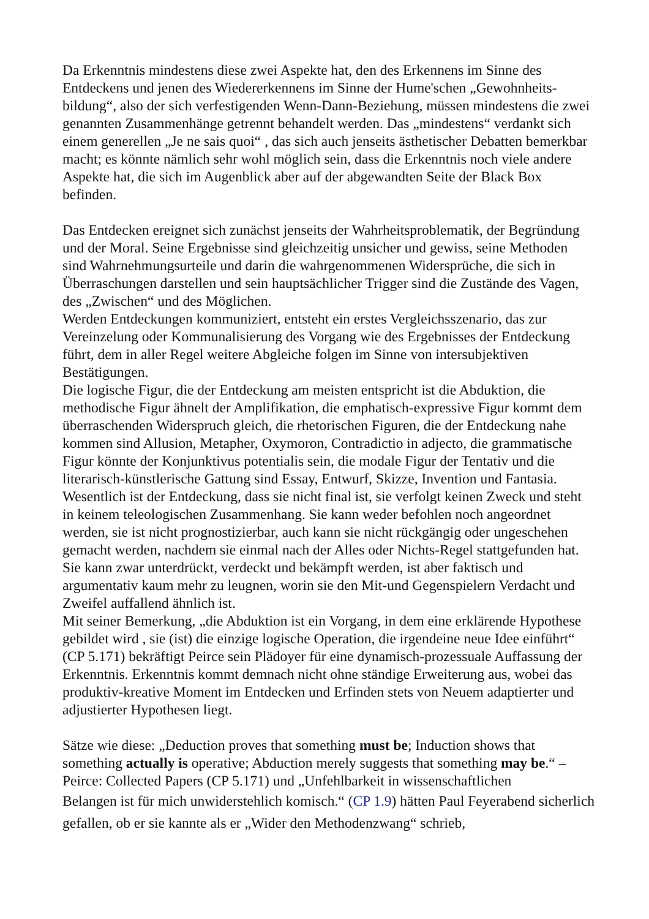Da Erkenntnis mindestens diese zwei Aspekte hat, den des Erkennens im Sinne des Entdeckens und jenen des Wiedererkennens im Sinne der Hume'schen „Gewohnheits-bildung“, also der sich verfestigenden Wenn-Dann-Beziehung, müssen mindestens die zwei genannten Zusammenhänge getrennt behandelt werden. Das „mindestens“ verdankt sich einem generellen „Je ne sais quoi“ , das sich auch jenseits ästhetischer Debatten bemerkbar macht; es könnte nämlich sehr wohl möglich sein, dass die Erkenntnis noch viele andere Aspekte hat, die sich im Augenblick aber auf der abgewandten Seite der Black Box befinden.
Das Entdecken ereignet sich zunächst jenseits der Wahrheitsproblematik, der Begründung und der Moral. Seine Ergebnisse sind gleichzeitig unsicher und gewiss, seine Methoden sind Wahrnehmungsurteile und darin die wahrgenommenen Widersprüche, die sich in Überraschungen darstellen und sein hauptsächlicher Trigger sind die Zustände des Vagen, des „Zwischen“ und des Möglichen.
Werden Entdeckungen kommuniziert, entsteht ein erstes Vergleichsszenario, das zur Vereinzelung oder Kommunalisierung des Vorgang wie des Ergebnisses der Entdeckung führt, dem in aller Regel weitere Abgleiche folgen im Sinne von intersubjektiven Bestätigungen.
Die logische Figur, die der Entdeckung am meisten entspricht ist die Abduktion, die methodische Figur ähnelt der Amplifikation, die emphatisch-expressive Figur kommt dem überraschenden Widerspruch gleich, die rhetorischen Figuren, die der Entdeckung nahe kommen sind Allusion, Metapher, Oxymoron, Contradictio in adjecto, die grammatische Figur könnte der Konjunktivus potentialis sein, die modale Figur der Tentativ und die literarisch-künstlerische Gattung sind Essay, Entwurf, Skizze, Invention und Fantasia.
Wesentlich ist der Entdeckung, dass sie nicht final ist, sie verfolgt keinen Zweck und steht in keinem teleologischen Zusammenhang. Sie kann weder befohlen noch angeordnet werden, sie ist nicht prognostizierbar, auch kann sie nicht rückgängig oder ungeschehen gemacht werden, nachdem sie einmal nach der Alles oder Nichts-Regel stattgefunden hat. Sie kann zwar unterdrückt, verdeckt und bekämpft werden, ist aber faktisch und argumentativ kaum mehr zu leugnen, worin sie den Mit-und Gegenspielern Verdacht und Zweifel auffallend ähnlich ist.
Mit seiner Bemerkung, „die Abduktion ist ein Vorgang, in dem eine erklärende Hypothese gebildet wird , sie (ist) die einzige logische Operation, die irgendeine neue Idee einführt“ (CP 5.171) bekräftigt Peirce sein Plädoyer für eine dynamisch-prozessuale Auffassung der Erkenntnis. Erkenntnis kommt demnach nicht ohne ständige Erweiterung aus, wobei das produktiv-kreative Moment im Entdecken und Erfinden stets von Neuem adaptierter und adjustierter Hypothesen liegt.
Sätze wie diese: „Deduction proves that something must be; Induction shows that something actually is operative; Abduction merely suggests that something may be.“ – Peirce: Collected Papers (CP 5.171) und „Unfehlbarkeit in wissenschaftlichen
Belangen ist für mich unwiderstehlich komisch.“ (CP 1.9) hätten Paul Feyerabend sicherlich gefallen, ob er sie kannte als er „Wider den Methodenzwang“ schrieb,